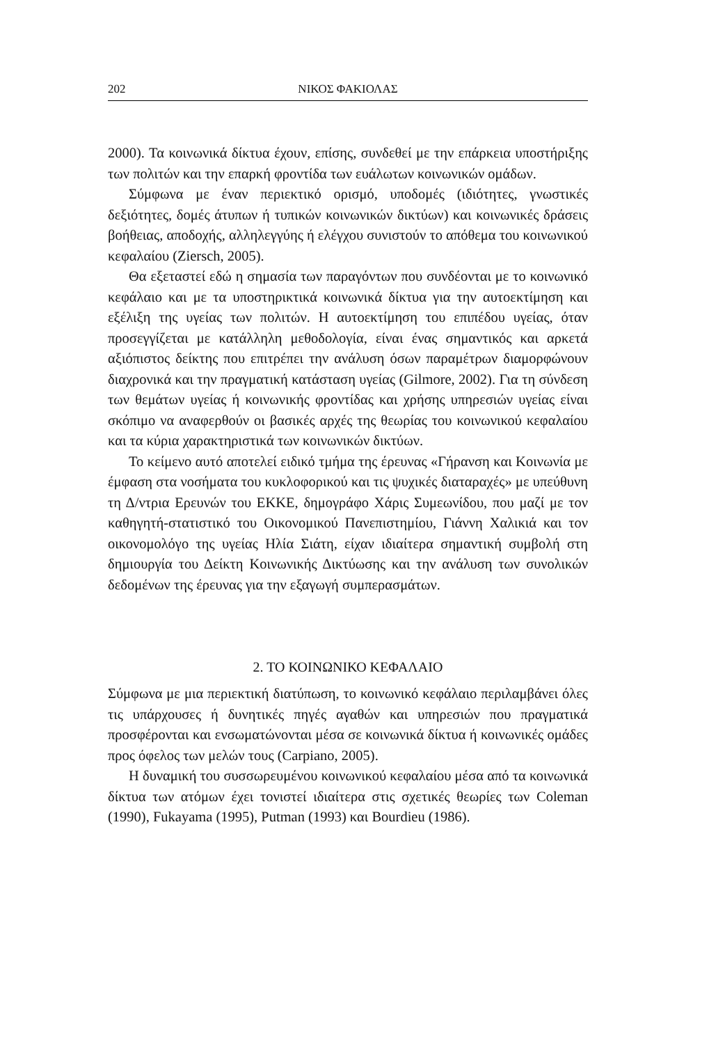202 ΝΙΚΟΣ ΦΑΚΙΟΛΑΣ
2000). Τα κοινωνικά δίκτυα έχουν, επίσης, συνδεθεί με την επάρκεια υποστήριξης των πολιτών και την επαρκή φροντίδα των ευάλωτων κοινωνικών ομάδων.
Σύμφωνα με έναν περιεκτικό ορισμό, υποδομές (ιδιότητες, γνωστικές δεξιότητες, δομές άτυπων ή τυπικών κοινωνικών δικτύων) και κοινωνικές δράσεις βοήθειας, αποδοχής, αλληλεγγύης ή ελέγχου συνιστούν το απόθεμα του κοινωνικού κεφαλαίου (Ziersch, 2005).
Θα εξεταστεί εδώ η σημασία των παραγόντων που συνδέονται με το κοινωνικό κεφάλαιο και με τα υποστηρικτικά κοινωνικά δίκτυα για την αυτοεκτίμηση και εξέλιξη της υγείας των πολιτών. Η αυτοεκτίμηση του επιπέδου υγείας, όταν προσεγγίζεται με κατάλληλη μεθοδολογία, είναι ένας σημαντικός και αρκετά αξιόπιστος δείκτης που επιτρέπει την ανάλυση όσων παραμέτρων διαμορφώνουν διαχρονικά και την πραγματική κατάσταση υγείας (Gilmore, 2002). Για τη σύνδεση των θεμάτων υγείας ή κοινωνικής φροντίδας και χρήσης υπηρεσιών υγείας είναι σκόπιμο να αναφερθούν οι βασικές αρχές της θεωρίας του κοινωνικού κεφαλαίου και τα κύρια χαρακτηριστικά των κοινωνικών δικτύων.
Το κείμενο αυτό αποτελεί ειδικό τμήμα της έρευνας «Γήρανση και Κοινωνία με έμφαση στα νοσήματα του κυκλοφορικού και τις ψυχικές διαταραχές» με υπεύθυνη τη Δ/ντρια Ερευνών του ΕΚΚΕ, δημογράφο Χάρις Συμεωνίδου, που μαζί με τον καθηγητή-στατιστικό του Οικονομικού Πανεπιστημίου, Γιάννη Χαλικιά και τον οικονομολόγο της υγείας Ηλία Σιάτη, είχαν ιδιαίτερα σημαντική συμβολή στη δημιουργία του Δείκτη Κοινωνικής Δικτύωσης και την ανάλυση των συνολικών δεδομένων της έρευνας για την εξαγωγή συμπερασμάτων.
2. ΤΟ ΚΟΙΝΩΝΙΚΟ ΚΕΦΑΛΑΙΟ
Σύμφωνα με μια περιεκτική διατύπωση, το κοινωνικό κεφάλαιο περιλαμβάνει όλες τις υπάρχουσες ή δυνητικές πηγές αγαθών και υπηρεσιών που πραγματικά προσφέρονται και ενσωματώνονται μέσα σε κοινωνικά δίκτυα ή κοινωνικές ομάδες προς όφελος των μελών τους (Carpiano, 2005).
Η δυναμική του συσσωρευμένου κοινωνικού κεφαλαίου μέσα από τα κοινωνικά δίκτυα των ατόμων έχει τονιστεί ιδιαίτερα στις σχετικές θεωρίες των Coleman (1990), Fukayama (1995), Putman (1993) και Bourdieu (1986).